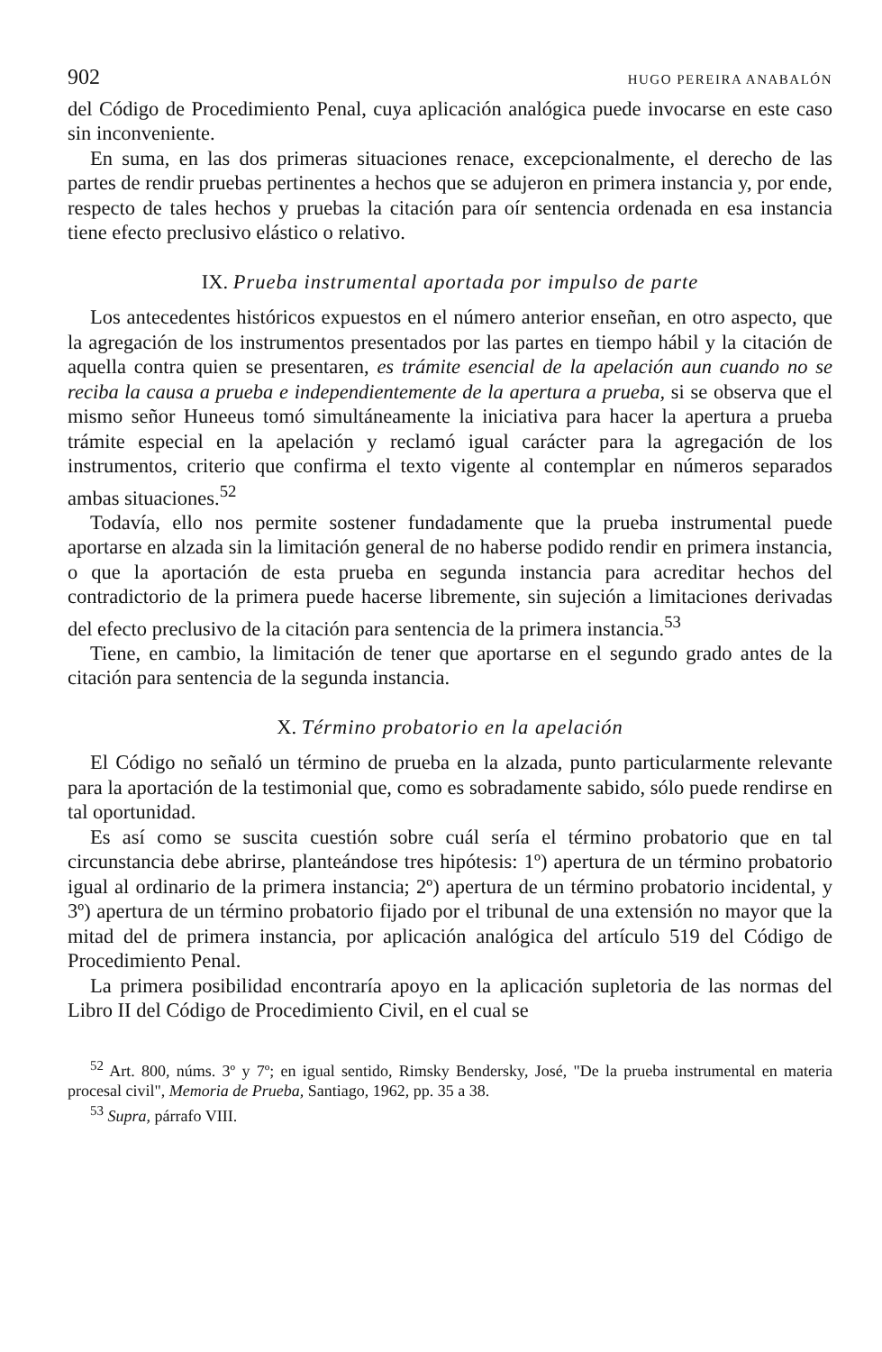902 HUGO PEREIRA ANABALÓN
del Código de Procedimiento Penal, cuya aplicación analógica puede invocarse en este caso sin inconveniente.
En suma, en las dos primeras situaciones renace, excepcionalmente, el derecho de las partes de rendir pruebas pertinentes a hechos que se adujeron en primera instancia y, por ende, respecto de tales hechos y pruebas la citación para oír sentencia ordenada en esa instancia tiene efecto preclusivo elástico o relativo.
IX. Prueba instrumental aportada por impulso de parte
Los antecedentes históricos expuestos en el número anterior enseñan, en otro aspecto, que la agregación de los instrumentos presentados por las partes en tiempo hábil y la citación de aquella contra quien se presentaren, es trámite esencial de la apelación aun cuando no se reciba la causa a prueba e independientemente de la apertura a prueba, si se observa que el mismo señor Huneeus tomó simultáneamente la iniciativa para hacer la apertura a prueba trámite especial en la apelación y reclamó igual carácter para la agregación de los instrumentos, criterio que confirma el texto vigente al contemplar en números separados ambas situaciones.<sup>52</sup>
Todavía, ello nos permite sostener fundadamente que la prueba instrumental puede aportarse en alzada sin la limitación general de no haberse podido rendir en primera instancia, o que la aportación de esta prueba en segunda instancia para acreditar hechos del contradictorio de la primera puede hacerse libremente, sin sujeción a limitaciones derivadas del efecto preclusivo de la citación para sentencia de la primera instancia.<sup>53</sup>
Tiene, en cambio, la limitación de tener que aportarse en el segundo grado antes de la citación para sentencia de la segunda instancia.
X. Término probatorio en la apelación
El Código no señaló un término de prueba en la alzada, punto particularmente relevante para la aportación de la testimonial que, como es sobradamente sabido, sólo puede rendirse en tal oportunidad.
Es así como se suscita cuestión sobre cuál sería el término probatorio que en tal circunstancia debe abrirse, planteándose tres hipótesis: 1º) apertura de un término probatorio igual al ordinario de la primera instancia; 2º) apertura de un término probatorio incidental, y 3º) apertura de un término probatorio fijado por el tribunal de una extensión no mayor que la mitad del de primera instancia, por aplicación analógica del artículo 519 del Código de Procedimiento Penal.
La primera posibilidad encontraría apoyo en la aplicación supletoria de las normas del Libro II del Código de Procedimiento Civil, en el cual se
<sup>52</sup> Art. 800, núms. 3º y 7º; en igual sentido, Rimsky Bendersky, José, "De la prueba instrumental en materia procesal civil", Memoria de Prueba, Santiago, 1962, pp. 35 a 38.
<sup>53</sup> Supra, párrafo VIII.